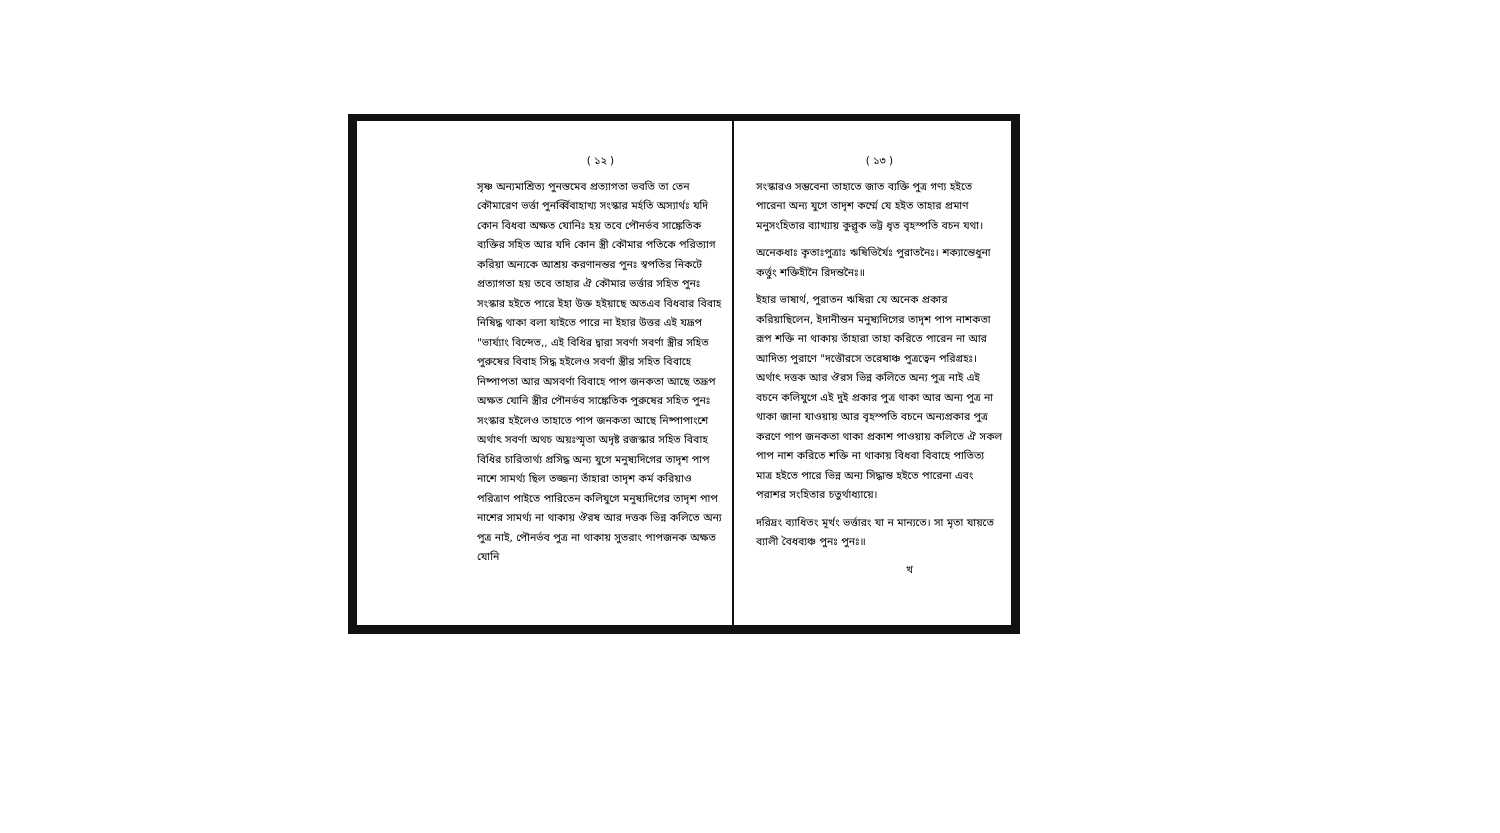( ১২ )
সৃষ্ণ অন্যমাশ্রিত্য পুনস্তমেব প্রত্যাগতা ভবতি তা তেন কৌমারেণ ভর্ত্তা পুনর্ব্বিবাহাখ্য সংস্কার মর্হতি অস্যার্থঃ যদি কোন বিধবা অক্ষত যোনিঃ হয় তবে পৌনর্ভব সাঙ্কেতিক ব্যক্তির সহিত আর যদি কোন স্ত্রী কৌমার পতিকে পরিত্যাগ করিয়া অন্যকে আশ্রয় করণানন্তর পুনঃ স্বপতির নিকটে প্রত্যাগতা হয় তবে তাহার ঐ কৌমার ভর্ত্তার সহিত পুনঃ সংস্কার হইতে পারে ইহা উক্ত হইয়াছে অতএব বিধবার বিবাহ নিষিদ্ধ থাকা বলা যাইতে পারে না ইহার উত্তর এই যদ্রূপ "ভার্য্যাং বিন্দেত,, এই বিধির দ্বারা সবর্ণা সবর্ণা স্ত্রীর সহিত পুরুষের বিবাহ সিদ্ধ হইলেও সবর্ণা স্ত্রীর সহিত বিবাহে নিষ্পাপতা আর অসবর্ণা বিবাহে পাপ জনকতা আছে তদ্রূপ অক্ষত যোনি স্ত্রীর পৌনর্ভব সাঙ্কেতিক পুরুষের সহিত পুনঃ সংস্কার হইলেও তাহাতে পাপ জনকতা আছে নিষ্পাপাংশে অর্থাৎ সবর্ণা অথচ অয়ঃস্মৃতা অদৃষ্ট রজস্কার সহিত বিবাহ বিধির চারিতার্থ্য প্রসিদ্ধ অন্য যুগে মনুষ্যদিগের তাদৃশ পাপ নাশে সামর্থ্য ছিল তজ্জন্য তাঁহারা তাদৃশ কর্ম করিয়াও পরিত্রাণ পাইতে পারিতেন কলিযুগে মনুষ্যদিগের তাদৃশ পাপ নাশের সামর্থ্য না থাকায় ঔরষ আর দত্তক ভিন্ন কলিতে অন্য পুত্র নাই, পৌনর্ভব পুত্র না থাকায় সুতরাং পাপজনক অক্ষত যোনি
( ১৩ )
সংস্কারও সম্ভবেনা তাহাতে জাত ব্যক্তি পুত্র গণ্য হইতে পারেনা অন্য যুগে তাদৃশ কর্ম্মে যে হইত তাহার প্রমাণ মনুসংহিতার ব্যাখ্যায় কুল্লূক ভট্ট ধৃত বৃহস্পতি বচন যথা।
অনেকধাঃ কৃতাঃপুত্রাঃ ঋষিভির্যৈঃ পুরাতনৈঃ। শক্যান্তেধুনা কর্ত্তুং শক্তিহীনৈ রিদন্তনৈঃ॥
ইহার ভাষার্থ, পুরাতন ঋষিরা যে অনেক প্রকার করিয়াছিলেন, ইদানীন্তন মনুষ্যদিগের তাদৃশ পাপ নাশকতা রূপ শক্তি না থাকায় তাঁহারা তাহা করিতে পারেন না আর আদিত্য পুরাণে "দত্তৌরসে তরেষাঞ্চ পুত্রত্বেন পরিগ্রহঃ। অর্থাৎ দত্তক আর ঔরস ভিন্ন কলিতে অন্য পুত্র নাই এই বচনে কলিযুগে এই দুই প্রকার পুত্র থাকা আর অন্য পুত্র না থাকা জানা যাওয়ায় আর বৃহস্পতি বচনে অন্যপ্রকার পুত্র করণে পাপ জনকতা থাকা প্রকাশ পাওয়ায় কলিতে ঐ সকল পাপ নাশ করিতে শক্তি না থাকায় বিধবা বিবাহে পাতিত্য মাত্র হইতে পারে ভিন্ন অন্য সিদ্ধান্ত হইতে পারেনা এবং পরাশর সংহিতার চতুর্থাধ্যায়ে।
দরিদ্রং ব্যাধিতং মূর্খং ভর্ত্তারং যা ন মান্যতে। সা মৃতা যায়তে ব্যালী বৈধব্যঞ্চ পুনঃ পুনঃ॥
খ